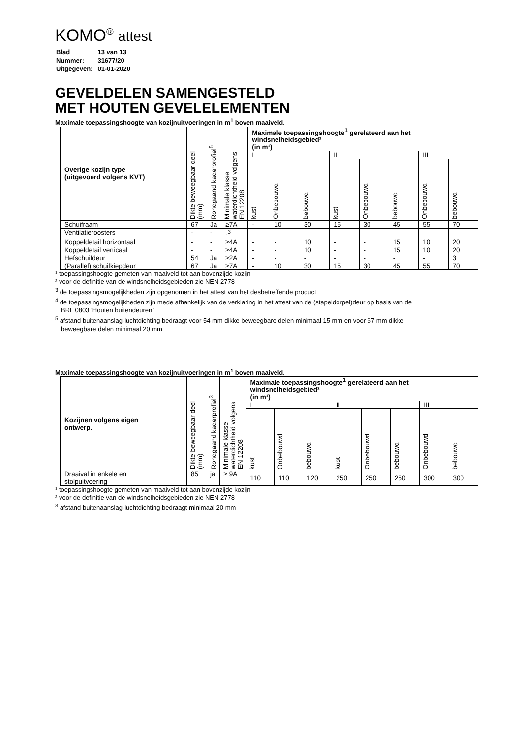KOMO<sup>®</sup> attest
| Blad | 13 van 13 |
| Nummer: | 31677/20 |
| Uitgegeven: | 01-01-2020 |
GEVELDELEN SAMENGESTELD
MET HOUTEN GEVELELEMENTEN
Maximale toepassingshoogte van kozijnuitvoeringen in m<sup>1</sup> boven maaiveld.
| Overige kozijn type (uitgevoerd volgens KVT) | Dikte beweegbaar deel (mm) | Rondgaand kaderprofiel<sup>5</sup> | Minimale klasse waterdichtheid volgens EN 12208 | Maximale toepassingshoogte<sup>1</sup> gerelateerd aan het windsnelheidsgebied² (in m¹) | | | | | | | |
| --- | --- | --- | --- | --- | --- | --- | --- | --- | --- | --- | --- |
| | | | | I | | | II | | | III | |
| | | | | kust | Onbebouwd | bebouwd | kust | Onbebouwd | bebouwd | Onbebouwd | bebouwd |
| Schuifraam | 67 | Ja | ≥7A | - | 10 | 30 | 15 | 30 | 45 | 55 | 70 |
| Ventilatieroosters | - | - | -<sup>3</sup> | | | | | | | | |
| Koppeldetail horizontaal | - | - | ≥4A | - | - | 10 | - | - | 15 | 10 | 20 |
| Koppeldetail verticaal | - | - | ≥4A | - | - | 10 | - | - | 15 | 10 | 20 |
| Hefschuifdeur | 54 | Ja | ≥2A | - | - | - | - | - | - | - | 3 |
| (Parallel) schuifkiepdeur | 67 | Ja | ≥7A | - | 10 | 30 | 15 | 30 | 45 | 55 | 70 |
¹ toepassingshoogte gemeten van maaiveld tot aan bovenzijde kozijn
² voor de definitie van de windsnelheidsgebieden zie NEN 2778
<sup>3</sup> de toepassingsmogelijkheden zijn opgenomen in het attest van het desbetreffende product
<sup>4</sup> de toepassingsmogelijkheden zijn mede afhankelijk van de verklaring in het attest van de (stapeldorpel)deur op basis van de
BRL 0803 ‘Houten buitendeuren’
<sup>5</sup> afstand buitenaanslag-luchtdichting bedraagt voor 54 mm dikke beweegbare delen minimaal 15 mm en voor 67 mm dikke
beweegbare delen minimaal 20 mm
Maximale toepassingshoogte van kozijnuitvoeringen in m<sup>1</sup> boven maaiveld.
| Kozijnen volgens eigen ontwerp. | Dikte beweegbaar deel (mm) | Rondgaand kaderprofiel<sup>3</sup> | Minimale klasse waterdichtheid volgens EN 12208 | Maximale toepassingshoogte<sup>1</sup> gerelateerd aan het windsnelheidsgebied² (in m¹) | | | | | | | |
| --- | --- | --- | --- | --- | --- | --- | --- | --- | --- | --- | --- |
| | | | | I | | | II | | | III | |
| | | | | kust | Onbebouwd | bebouwd | kust | Onbebouwd | bebouwd | Onbebouwd | bebouwd |
| Draaival in enkele en stolpuitvoering | 85 | ja | ≥ 9A | 110 | 110 | 120 | 250 | 250 | 250 | 300 | 300 |
¹ toepassingshoogte gemeten van maaiveld tot aan bovenzijde kozijn
² voor de definitie van de windsnelheidsgebieden zie NEN 2778
<sup>3</sup> afstand buitenaanslag-luchtdichting bedraagt minimaal 20 mm